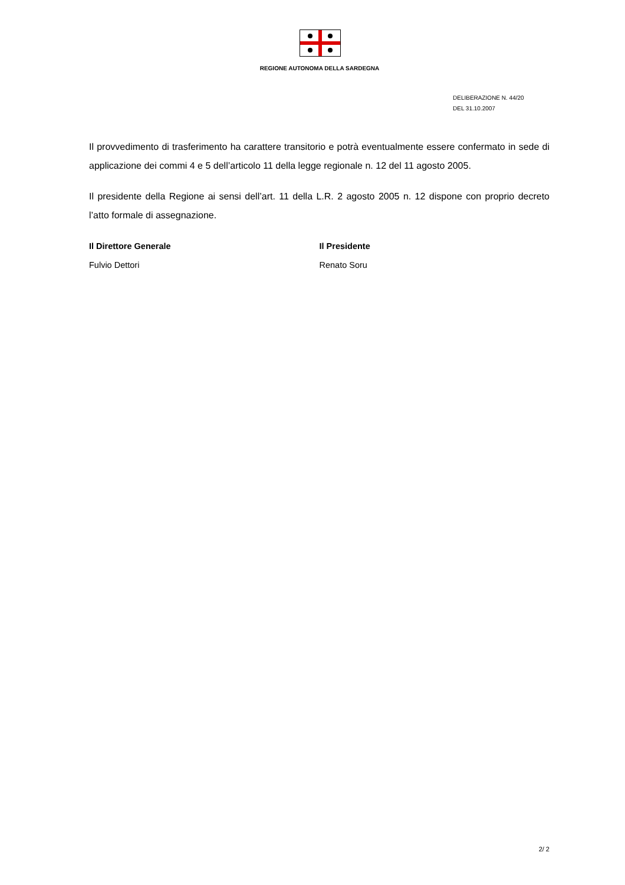REGIONE AUTONOMA DELLA SARDEGNA
DELIBERAZIONE N. 44/20
DEL 31.10.2007
Il provvedimento di trasferimento ha carattere transitorio e potrà eventualmente essere confermato in sede di applicazione dei commi 4 e 5 dell’articolo 11 della legge regionale n. 12 del 11 agosto 2005.
Il presidente della Regione ai sensi dell’art. 11 della L.R. 2 agosto 2005 n. 12 dispone con proprio decreto l’atto formale di assegnazione.
Il Direttore Generale
Fulvio Dettori
Il Presidente
Renato Soru
2/ 2